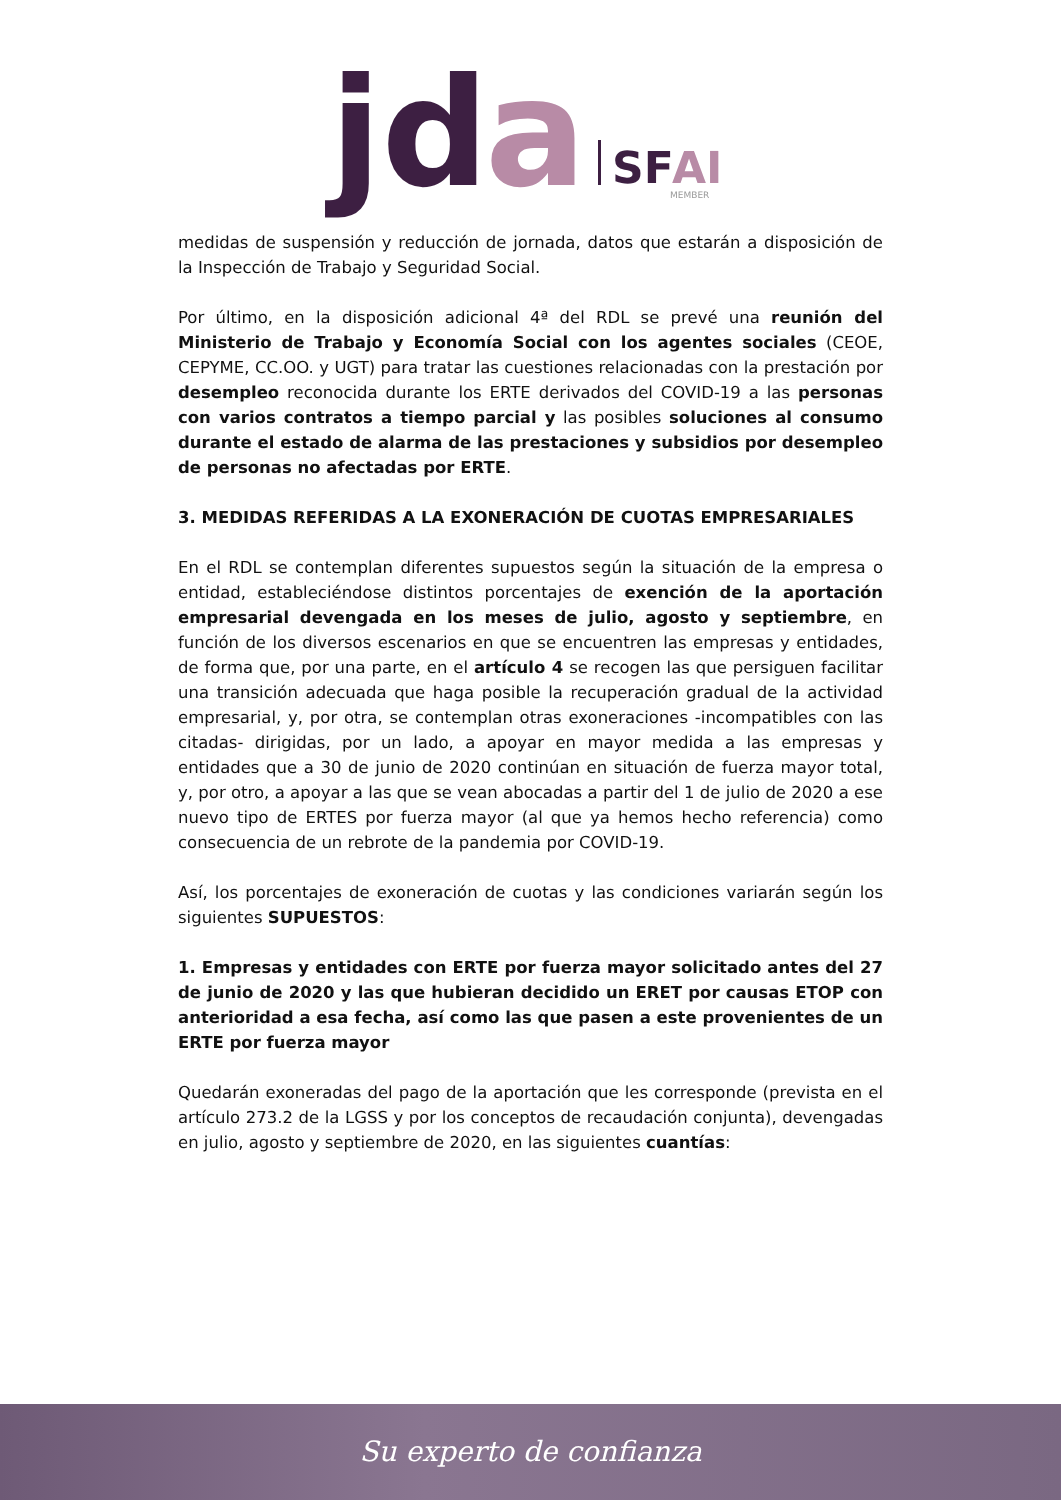jd
a
SF
AI
MEMBER
medidas de suspensión y reducción de jornada, datos que estarán a disposición de la Inspección de Trabajo y Seguridad Social.
Por último, en la disposición adicional 4ª del RDL se prevé una reunión del Ministerio de Trabajo y Economía Social con los agentes sociales (CEOE, CEPYME, CC.OO. y UGT) para tratar las cuestiones relacionadas con la prestación por desempleo reconocida durante los ERTE derivados del COVID-19 a las personas con varios contratos a tiempo parcial y las posibles soluciones al consumo durante el estado de alarma de las prestaciones y subsidios por desempleo de personas no afectadas por ERTE.
3. MEDIDAS REFERIDAS A LA EXONERACIÓN DE CUOTAS EMPRESARIALES
En el RDL se contemplan diferentes supuestos según la situación de la empresa o entidad, estableciéndose distintos porcentajes de exención de la aportación empresarial devengada en los meses de julio, agosto y septiembre, en función de los diversos escenarios en que se encuentren las empresas y entidades, de forma que, por una parte, en el artículo 4 se recogen las que persiguen facilitar una transición adecuada que haga posible la recuperación gradual de la actividad empresarial, y, por otra, se contemplan otras exoneraciones -incompatibles con las citadas- dirigidas, por un lado, a apoyar en mayor medida a las empresas y entidades que a 30 de junio de 2020 continúan en situación de fuerza mayor total, y, por otro, a apoyar a las que se vean abocadas a partir del 1 de julio de 2020 a ese nuevo tipo de ERTES por fuerza mayor (al que ya hemos hecho referencia) como consecuencia de un rebrote de la pandemia por COVID-19.
Así, los porcentajes de exoneración de cuotas y las condiciones variarán según los siguientes SUPUESTOS:
1. Empresas y entidades con ERTE por fuerza mayor solicitado antes del 27 de junio de 2020 y las que hubieran decidido un ERET por causas ETOP con anterioridad a esa fecha, así como las que pasen a este provenientes de un ERTE por fuerza mayor
Quedarán exoneradas del pago de la aportación que les corresponde (prevista en el artículo 273.2 de la LGSS y por los conceptos de recaudación conjunta), devengadas en julio, agosto y septiembre de 2020, en las siguientes cuantías:
Su experto de confianza